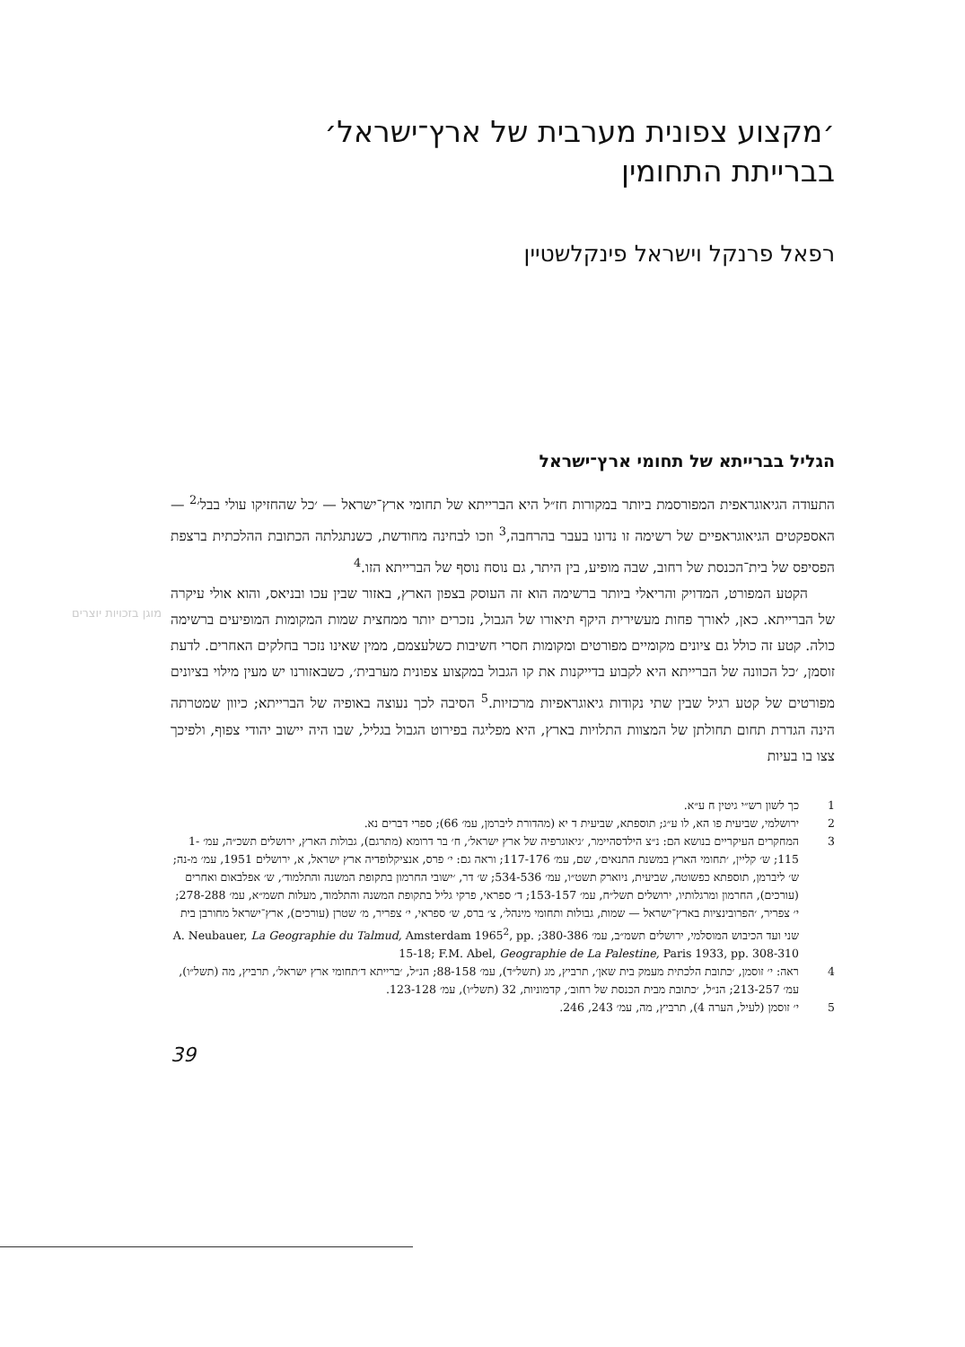מוגן בזכויות יוצרים
׳מקצוע צפונית מערבית של ארץ־ישראל׳
בברייתת התחומין
רפאל פרנקל וישראל פינקלשטיין
הגליל בברייתא של תחומי ארץ־ישראל
התעודה הגיאוגראפית המפורסמת ביותר במקורות חז״ל היא הברייתא של תחומי ארץ־ישראל — ׳כל שהחזיקו עולי בבל׳<sup>2</sup> — האספקטים הגיאוגראפיים של רשימה זו נדונו בעבר בהרחבה,<sup>3</sup> וזכו לבחינה מחודשת, כשנתגלתה הכתובת ההלכתית ברצפת הפסיפס של בית־הכנסת של רחוב, שבה מופיע, בין היתר, גם נוסח נוסף של הברייתא הזו.<sup>4</sup>
הקטע המפורט, המדויק והריאלי ביותר ברשימה הוא זה העוסק בצפון הארץ, באזור שבין עכו ובניאס, והוא אולי עיקרה של הברייתא. כאן, לאורך פחות מעשירית היקף תיאורו של הגבול, נזכרים יותר ממחצית שמות המקומות המופיעים ברשימה כולה. קטע זה כולל גם ציונים מקומיים מפורטים ומקומות חסרי חשיבות כשלעצמם, ממין שאינו נזכר בחלקים האחרים. לדעת זוסמן, ׳כל הכוונה של הברייתא היא לקבוע בדייקנות את קו הגבול במקצוע צפונית מערבית׳, כשבאזורנו יש מעין מילוי בציונים מפורטים של קטע רגיל שבין שתי נקודות גיאוגראפיות מרכזיות.<sup>5</sup> הסיבה לכך נעוצה באופיה של הברייתא; כיוון שמטרתה הינה הגדרת תחום תחולתן של המצוות התלויות בארץ, היא מפליגה בפירוט הגבול בגליל, שבו היה יישוב יהודי צפוף, ולפיכך צצו בו בעיות
1 כך לשון רש״י גיטין ח ע״א.
2 ירושלמי, שביעית פו הא, לו ע״ג; תוספתא, שביעית ד יא (מהדורת ליברמן, עמ׳ 66); ספרי דברים נא.
3 המחקרים העיקריים בנושא הם: נ״צ הילדסהיימר, ׳גיאוגרפיה של ארץ ישראל׳, ח׳ בר דרומא (מתרגם), גבולות הארץ, ירושלים תשכ״ה, עמ׳ 1-115; ש׳ קליין, ׳תחומי הארץ במשנת התנאים׳, שם, עמ׳ 117-176; וראה גם: י׳ פרס, אנציקלופדיה ארץ ישראל, א, ירושלים 1951, עמ׳ מ-נה; ש׳ ליברמן, תוספתא כפשוטה, שביעית, ניוארק תשט״ו, עמ׳ 534-536; ש׳ דר, ׳ישובי החרמון בתקופת המשנה והתלמוד׳, ש׳ אפלבאום ואחרים (עורכים), החרמון ומרגלותיו, ירושלים תשל״ח, עמ׳ 153-157; ד׳ ספראי, פרקי גליל בתקופת המשנה והתלמוד, מעלות תשמ״א, עמ׳ 278-288; י׳ צפריר, ׳הפרובינציות בארץ־ישראל — שמות, גבולות ותחומי מינהל׳, צ׳ ברס, ש׳ ספראי, י׳ צפריר, מ׳ שטרן (עורכים), ארץ־ישראל מחורבן בית שני ועד הכיבוש המוסלמי, ירושלים תשמ״ב, עמ׳ 380-386; A. Neubauer, La Geographie du Talmud, Amsterdam 1965<sup>2</sup>, pp. 15-18; F.M. Abel, Geographie de La Palestine, Paris 1933, pp. 308-310
4 ראה: י׳ זוסמן, ׳כתובת הלכתית מעמק בית שאן׳, תרביץ, מג (תשל״ד), עמ׳ 88-158; הנ״ל, ׳ברייתא ד׳תחומי ארץ ישראל׳, תרביץ, מה (תשל״ו), עמ׳ 213-257; הנ״ל, ׳כתובת מבית הכנסת של רחוב׳, קדמוניות, 32 (תשל״ו), עמ׳ 123-128.
5 י׳ זוסמן (לעיל, הערה 4), תרביץ, מה, עמ׳ 243, 246.
39